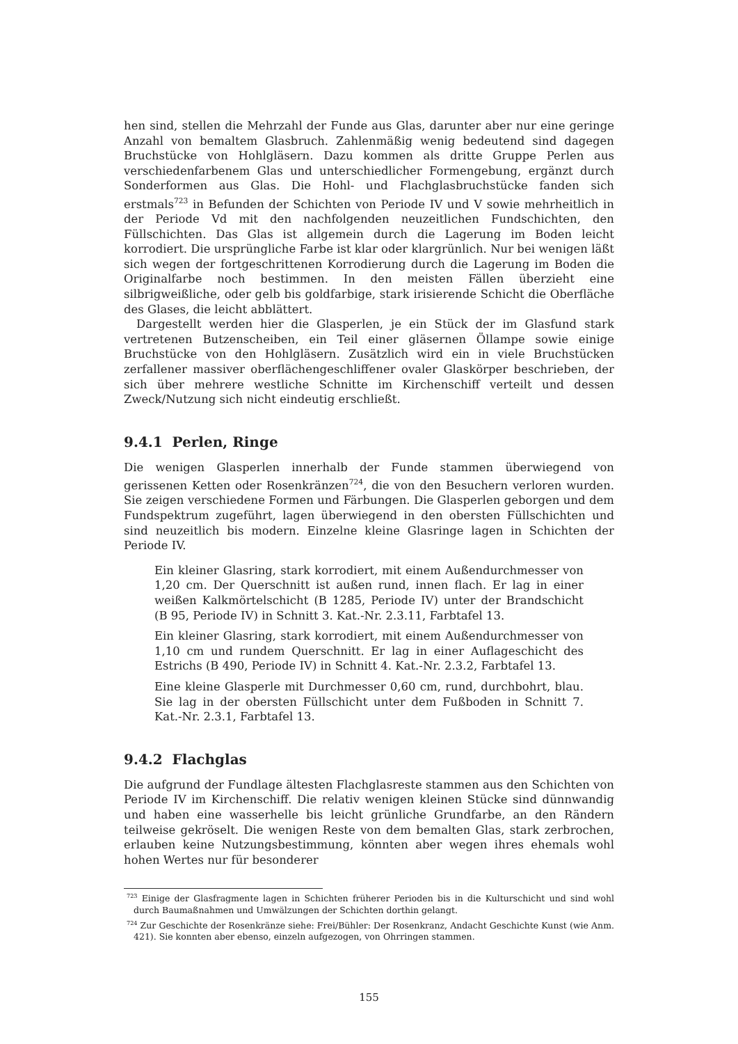hen sind, stellen die Mehrzahl der Funde aus Glas, darunter aber nur eine geringe Anzahl von bemaltem Glasbruch. Zahlenmäßig wenig bedeutend sind dagegen Bruchstücke von Hohlgläsern. Dazu kommen als dritte Gruppe Perlen aus verschiedenfarbenem Glas und unterschiedlicher Formengebung, ergänzt durch Sonderformen aus Glas. Die Hohl- und Flachglasbruchstücke fanden sich erstmals<sup>723</sup> in Befunden der Schichten von Periode IV und V sowie mehrheitlich in der Periode Vd mit den nachfolgenden neuzeitlichen Fundschichten, den Füllschichten. Das Glas ist allgemein durch die Lagerung im Boden leicht korrodiert. Die ursprüngliche Farbe ist klar oder klargrünlich. Nur bei wenigen läßt sich wegen der fortgeschrittenen Korrodierung durch die Lagerung im Boden die Originalfarbe noch bestimmen. In den meisten Fällen überzieht eine silbrigweißliche, oder gelb bis goldfarbige, stark irisierende Schicht die Oberfläche des Glases, die leicht abblättert.
Dargestellt werden hier die Glasperlen, je ein Stück der im Glasfund stark vertretenen Butzenscheiben, ein Teil einer gläsernen Öllampe sowie einige Bruchstücke von den Hohlgläsern. Zusätzlich wird ein in viele Bruchstücken zerfallener massiver oberflächengeschliffener ovaler Glaskörper beschrieben, der sich über mehrere westliche Schnitte im Kirchenschiff verteilt und dessen Zweck/Nutzung sich nicht eindeutig erschließt.
9.4.1 Perlen, Ringe
Die wenigen Glasperlen innerhalb der Funde stammen überwiegend von gerissenen Ketten oder Rosenkränzen<sup>724</sup>, die von den Besuchern verloren wurden. Sie zeigen verschiedene Formen und Färbungen. Die Glasperlen geborgen und dem Fundspektrum zugeführt, lagen überwiegend in den obersten Füllschichten und sind neuzeitlich bis modern. Einzelne kleine Glasringe lagen in Schichten der Periode IV.
Ein kleiner Glasring, stark korrodiert, mit einem Außendurchmesser von 1,20 cm. Der Querschnitt ist außen rund, innen flach. Er lag in einer weißen Kalkmörtelschicht (B 1285, Periode IV) unter der Brandschicht (B 95, Periode IV) in Schnitt 3. Kat.-Nr. 2.3.11, Farbtafel 13.
Ein kleiner Glasring, stark korrodiert, mit einem Außendurchmesser von 1,10 cm und rundem Querschnitt. Er lag in einer Auflageschicht des Estrichs (B 490, Periode IV) in Schnitt 4. Kat.-Nr. 2.3.2, Farbtafel 13.
Eine kleine Glasperle mit Durchmesser 0,60 cm, rund, durchbohrt, blau. Sie lag in der obersten Füllschicht unter dem Fußboden in Schnitt 7. Kat.-Nr. 2.3.1, Farbtafel 13.
9.4.2 Flachglas
Die aufgrund der Fundlage ältesten Flachglasreste stammen aus den Schichten von Periode IV im Kirchenschiff. Die relativ wenigen kleinen Stücke sind dünnwandig und haben eine wasserhelle bis leicht grünliche Grundfarbe, an den Rändern teilweise gekröselt. Die wenigen Reste von dem bemalten Glas, stark zerbrochen, erlauben keine Nutzungsbestimmung, könnten aber wegen ihres ehemals wohl hohen Wertes nur für besonderer
<sup>723</sup> Einige der Glasfragmente lagen in Schichten früherer Perioden bis in die Kulturschicht und sind wohl durch Baumaßnahmen und Umwälzungen der Schichten dorthin gelangt.
<sup>724</sup> Zur Geschichte der Rosenkränze siehe: Frei/Bühler: Der Rosenkranz, Andacht Geschichte Kunst (wie Anm. 421). Sie konnten aber ebenso, einzeln aufgezogen, von Ohrringen stammen.
155